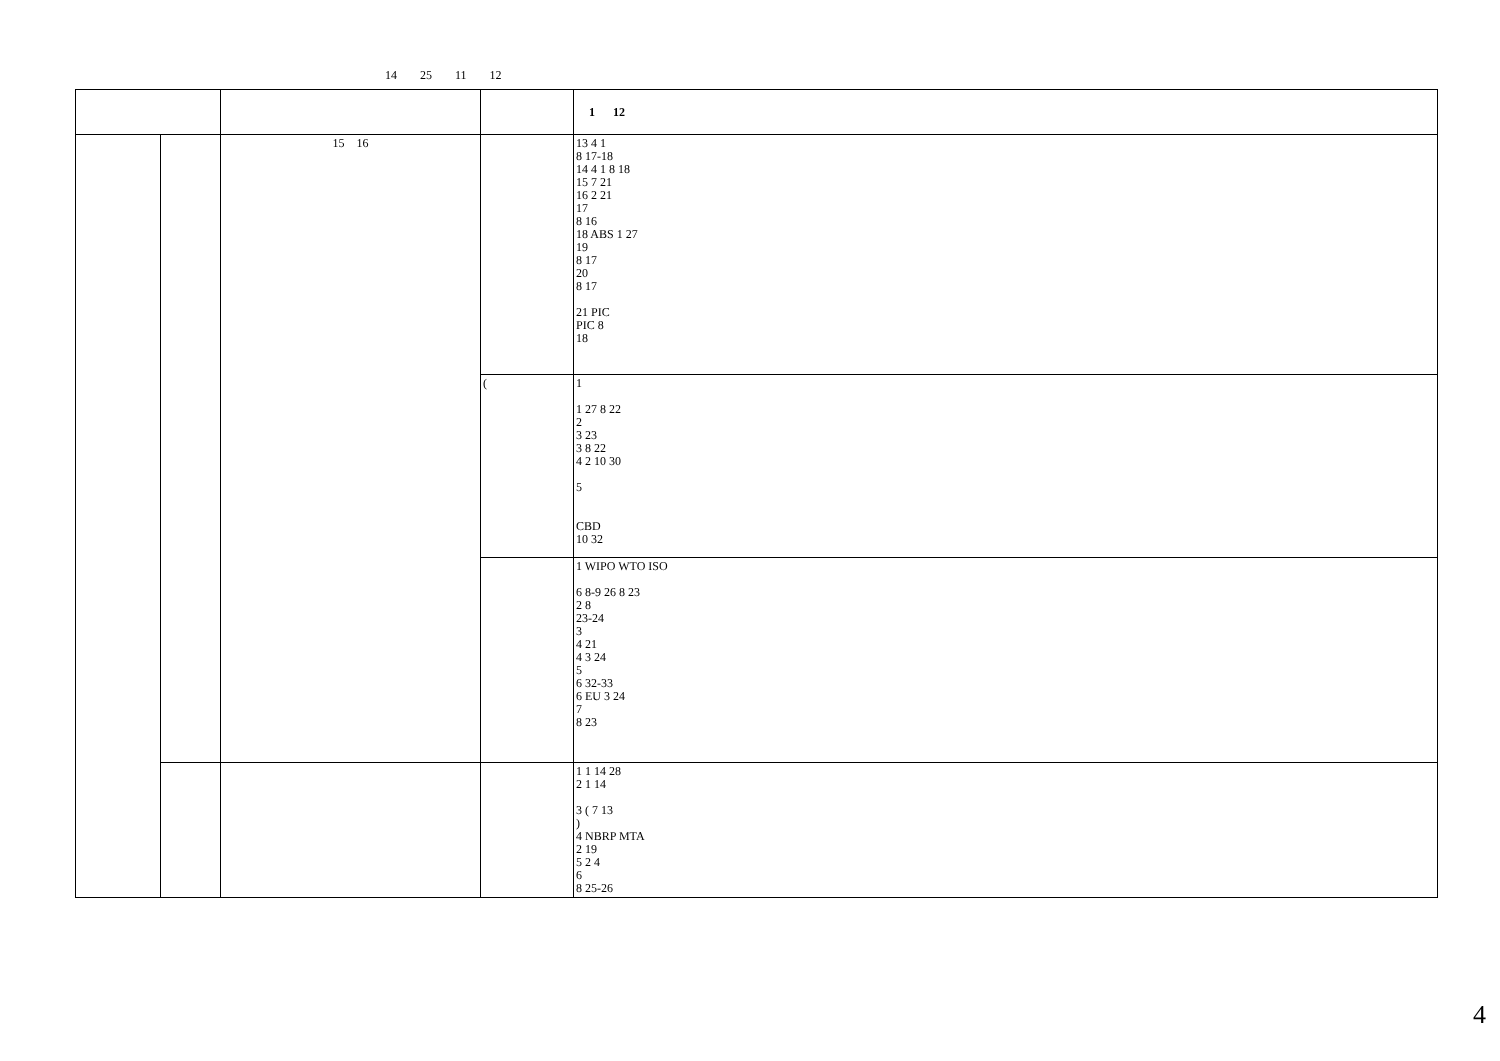14 25 11 12
| | | | | 1 12 |
| --- | --- | --- | --- | --- |
| | | 15 16 | | 13 4 1 8 17-18 14 4 1 8 18 15 7 21 16 2 21 17 8 16 18 ABS 1 27 19 8 17 20 8 17 21 PIC PIC 8 18 |
| | | | ( | 1 1 27 8 22 2 3 23 3 8 22 4 2 10 30 5 CBD 10 32 |
| | | | | 1 WIPO WTO ISO 6 8-9 26 8 23 2 8 23-24 3 4 21 4 3 24 5 6 32-33 6 EU 3 24 7 8 23 |
| | | | | 1 1 14 28 2 1 14 3 ( 7 13 ) 4 NBRP MTA 2 19 5 2 4 6 8 25-26 |
4